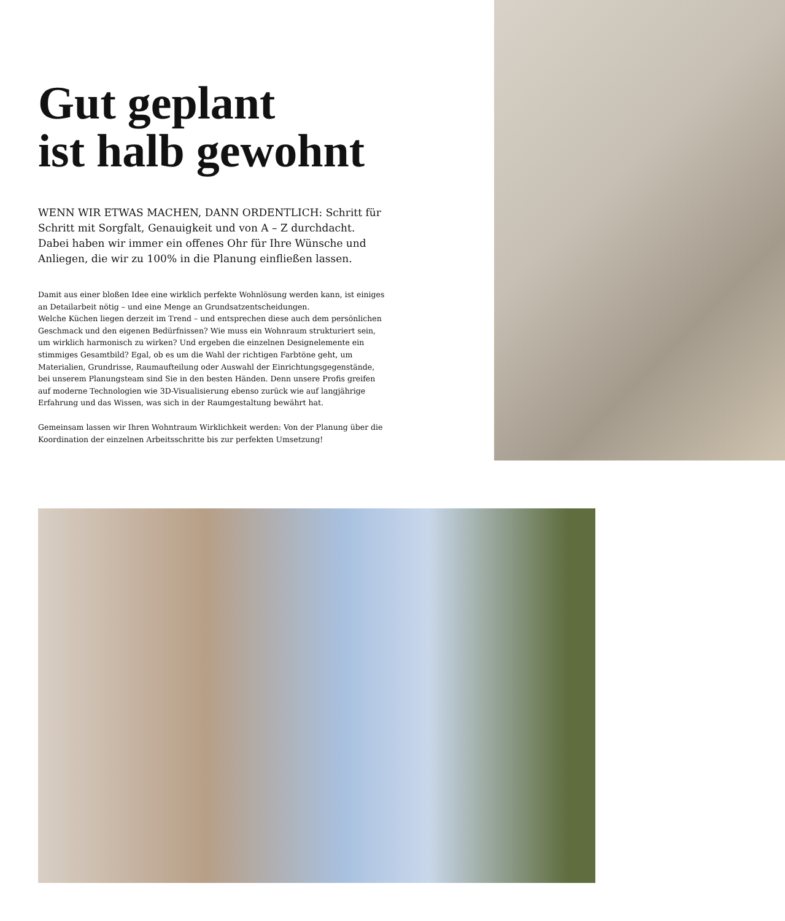Gut geplant
ist halb gewohnt
WENN WIR ETWAS MACHEN, DANN ORDENTLICH: Schritt für Schritt mit Sorgfalt, Genauigkeit und von A – Z durchdacht. Dabei haben wir immer ein offenes Ohr für Ihre Wünsche und Anliegen, die wir zu 100% in die Planung einfließen lassen.
Damit aus einer bloßen Idee eine wirklich perfekte Wohnlösung werden kann, ist einiges an Detailarbeit nötig – und eine Menge an Grundsatzentscheidungen.
Welche Küchen liegen derzeit im Trend – und entsprechen diese auch dem persönlichen Geschmack und den eigenen Bedürfnissen? Wie muss ein Wohnraum strukturiert sein, um wirklich harmonisch zu wirken? Und ergeben die einzelnen Designelemente ein stimmiges Gesamtbild? Egal, ob es um die Wahl der richtigen Farbtöne geht, um Materialien, Grundrisse, Raumaufteilung oder Auswahl der Einrichtungsgegenstände, bei unserem Planungsteam sind Sie in den besten Händen. Denn unsere Profis greifen auf moderne Technologien wie 3D-Visualisierung ebenso zurück wie auf langjährige Erfahrung und das Wissen, was sich in der Raumgestaltung bewährt hat.
Gemeinsam lassen wir Ihren Wohntraum Wirklichkeit werden: Von der Planung über die Koordination der einzelnen Arbeitsschritte bis zur perfekten Umsetzung!